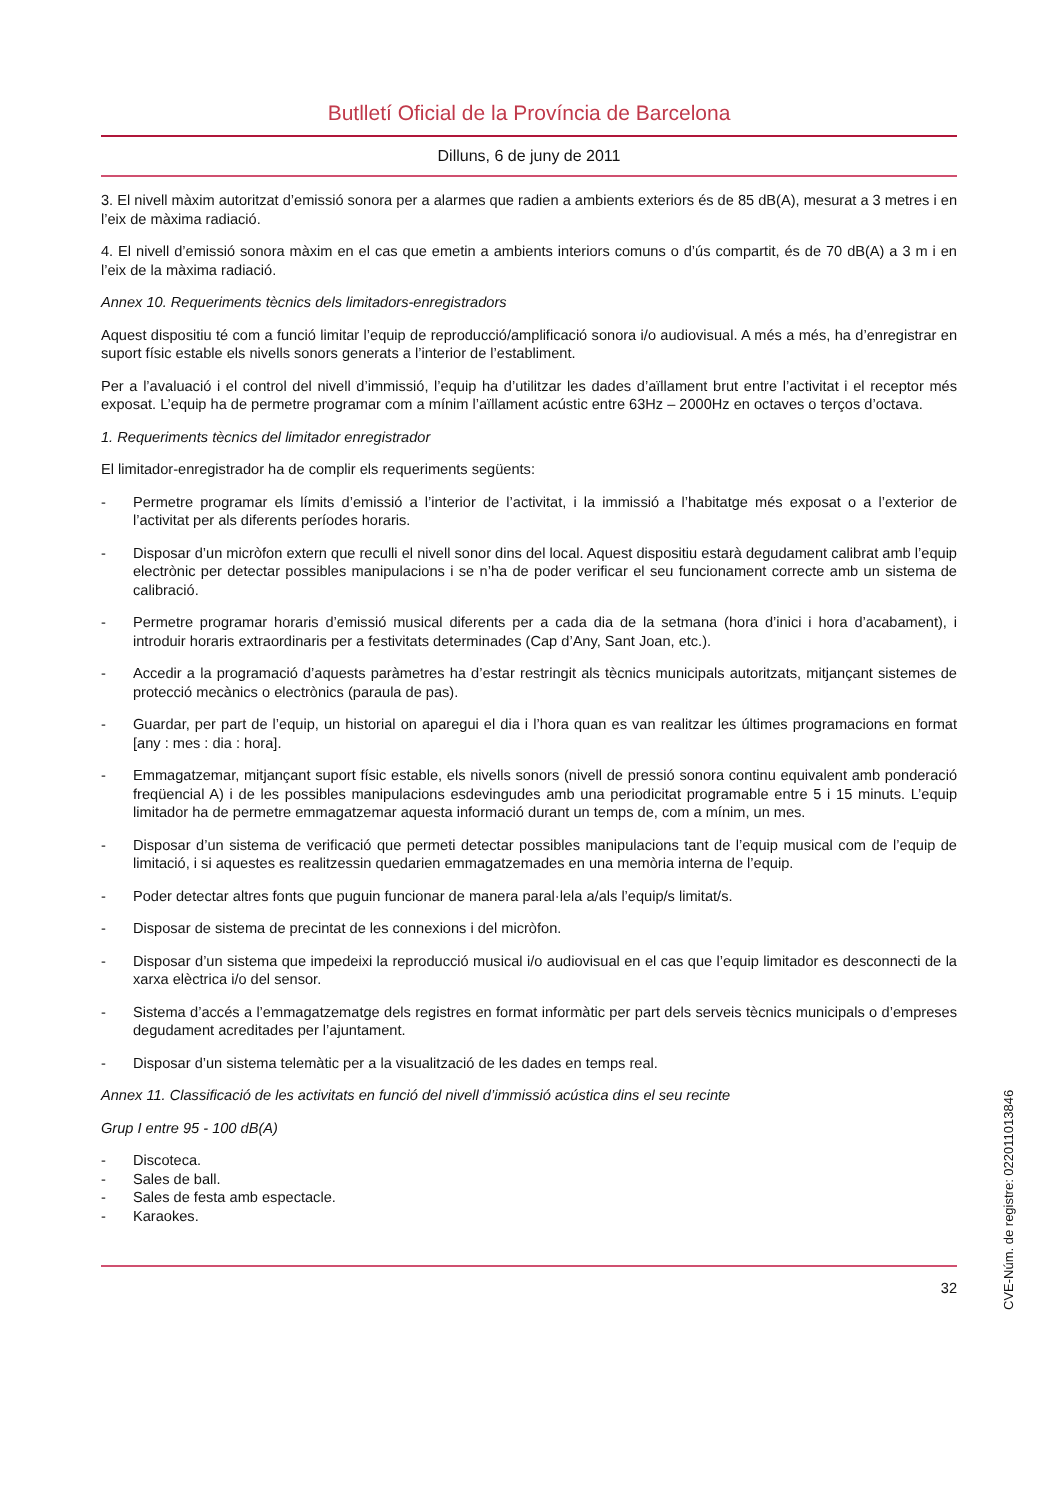Butlletí Oficial de la Província de Barcelona
Dilluns, 6 de juny de 2011
3. El nivell màxim autoritzat d’emissió sonora per a alarmes que radien a ambients exteriors és de 85 dB(A), mesurat a 3 metres i en l’eix de màxima radiació.
4. El nivell d’emissió sonora màxim en el cas que emetin a ambients interiors comuns o d’ús compartit, és de 70 dB(A) a 3 m i en l’eix de la màxima radiació.
Annex 10. Requeriments tècnics dels limitadors-enregistradors
Aquest dispositiu té com a funció limitar l’equip de reproducció/amplificació sonora i/o audiovisual. A més a més, ha d’enregistrar en suport físic estable els nivells sonors generats a l’interior de l’establiment.
Per a l’avaluació i el control del nivell d’immissió, l’equip ha d’utilitzar les dades d’aïllament brut entre l’activitat i el receptor més exposat. L’equip ha de permetre programar com a mínim l’aïllament acústic entre 63Hz – 2000Hz en octaves o terços d’octava.
1. Requeriments tècnics del limitador enregistrador
El limitador-enregistrador ha de complir els requeriments següents:
- Permetre programar els límits d’emissió a l’interior de l’activitat, i la immissió a l’habitatge més exposat o a l’exterior de l’activitat per als diferents períodes horaris.
- Disposar d’un micròfon extern que reculli el nivell sonor dins del local. Aquest dispositiu estarà degudament calibrat amb l’equip electrònic per detectar possibles manipulacions i se n’ha de poder verificar el seu funcionament correcte amb un sistema de calibració.
- Permetre programar horaris d’emissió musical diferents per a cada dia de la setmana (hora d’inici i hora d’acabament), i introduir horaris extraordinaris per a festivitats determinades (Cap d’Any, Sant Joan, etc.).
- Accedir a la programació d’aquests paràmetres ha d’estar restringit als tècnics municipals autoritzats, mitjançant sistemes de protecció mecànics o electrònics (paraula de pas).
- Guardar, per part de l’equip, un historial on aparegui el dia i l’hora quan es van realitzar les últimes programacions en format [any : mes : dia : hora].
- Emmagatzemar, mitjançant suport físic estable, els nivells sonors (nivell de pressió sonora continu equivalent amb ponderació freqüencial A) i de les possibles manipulacions esdevingudes amb una periodicitat programable entre 5 i 15 minuts. L’equip limitador ha de permetre emmagatzemar aquesta informació durant un temps de, com a mínim, un mes.
- Disposar d’un sistema de verificació que permeti detectar possibles manipulacions tant de l’equip musical com de l’equip de limitació, i si aquestes es realitzessin quedarien emmagatzemades en una memòria interna de l’equip.
- Poder detectar altres fonts que puguin funcionar de manera paral·lela a/als l’equip/s limitat/s.
- Disposar de sistema de precintat de les connexions i del micròfon.
- Disposar d’un sistema que impedeixi la reproducció musical i/o audiovisual en el cas que l’equip limitador es desconnecti de la xarxa elèctrica i/o del sensor.
- Sistema d’accés a l’emmagatzematge dels registres en format informàtic per part dels serveis tècnics municipals o d’empreses degudament acreditades per l’ajuntament.
- Disposar d’un sistema telemàtic per a la visualització de les dades en temps real.
Annex 11. Classificació de les activitats en funció del nivell d’immissió acústica dins el seu recinte
Grup I entre 95 - 100 dB(A)
- Discoteca.
- Sales de ball.
- Sales de festa amb espectacle.
- Karaokes.
32
CVE-Núm. de registre: 022011013846